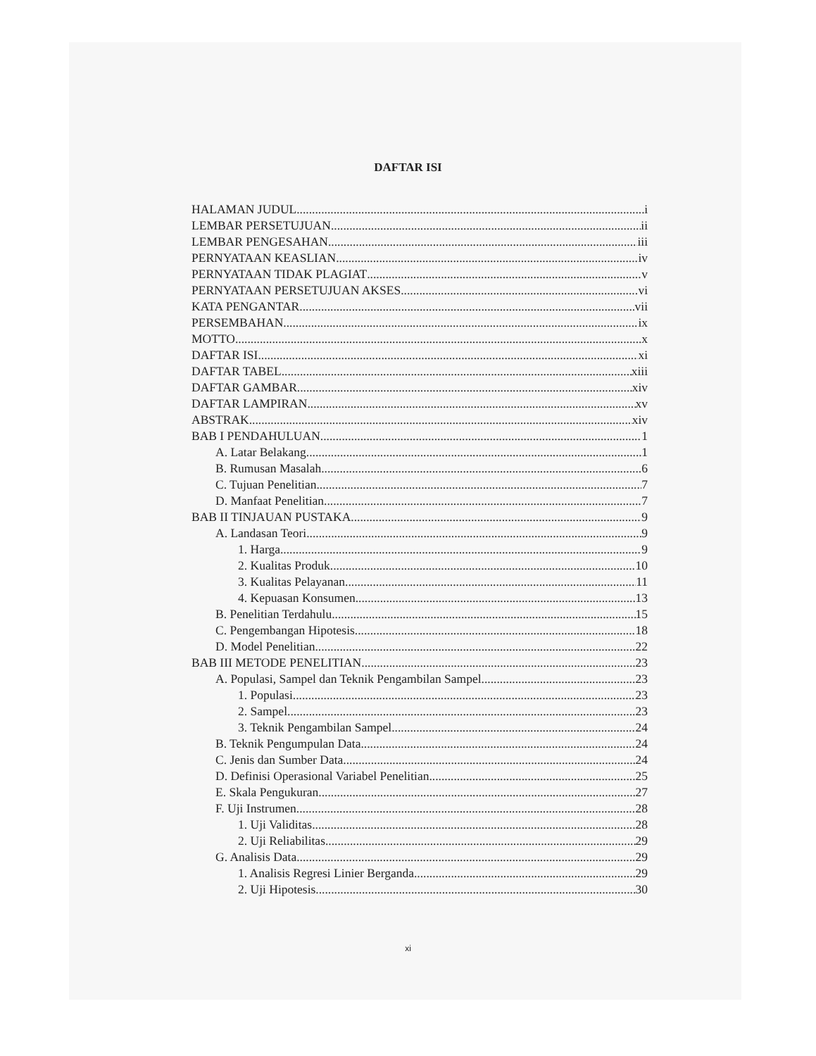DAFTAR ISI
HALAMAN JUDUL i
LEMBAR PERSETUJUAN ii
LEMBAR PENGESAHAN iii
PERNYATAAN KEASLIAN iv
PERNYATAAN TIDAK PLAGIAT v
PERNYATAAN PERSETUJUAN AKSES vi
KATA PENGANTAR vii
PERSEMBAHAN ix
MOTTO x
DAFTAR ISI xi
DAFTAR TABEL xiii
DAFTAR GAMBAR xiv
DAFTAR LAMPIRAN xv
ABSTRAK xiv
BAB I PENDAHULUAN 1
A. Latar Belakang 1
B. Rumusan Masalah 6
C. Tujuan Penelitian 7
D. Manfaat Penelitian 7
BAB II TINJAUAN PUSTAKA 9
A. Landasan Teori 9
1. Harga 9
2. Kualitas Produk....... 10
3. Kualitas Pelayanan 11
4. Kepuasan Konsumen 13
B. Penelitian Terdahulu 15
C. Pengembangan Hipotesis 18
D. Model Penelitian 22
BAB III METODE PENELITIAN 23
A. Populasi, Sampel dan Teknik Pengambilan Sampel 23
1. Populasi 23
2. Sampel 23
3. Teknik Pengambilan Sampel 24
B. Teknik Pengumpulan Data 24
C. Jenis dan Sumber Data 24
D. Definisi Operasional Variabel Penelitian 25
E. Skala Pengukuran 27
F. Uji Instrumen 28
1. Uji Validitas 28
2. Uji Reliabilitas 29
G. Analisis Data 29
1. Analisis Regresi Linier Berganda 29
2. Uji Hipotesis 30
xi